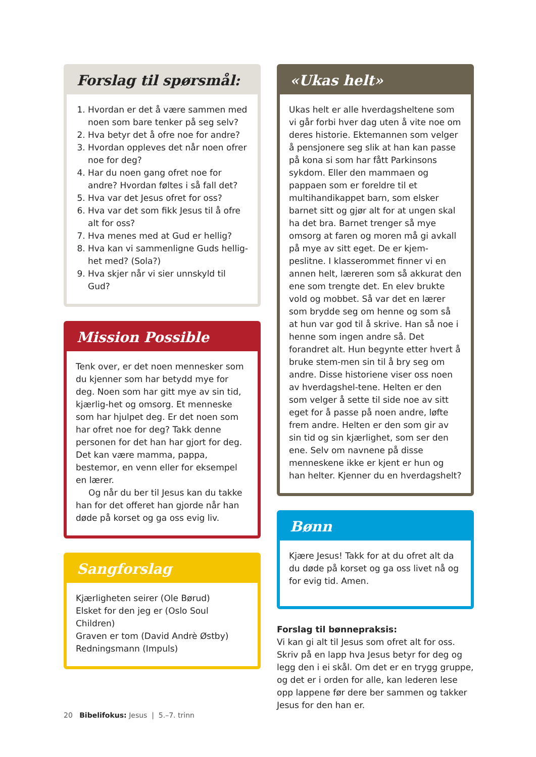Forslag til spørsmål:
1. Hvordan er det å være sammen med noen som bare tenker på seg selv?
2. Hva betyr det å ofre noe for andre?
3. Hvordan oppleves det når noen ofrer noe for deg?
4. Har du noen gang ofret noe for andre? Hvordan føltes i så fall det?
5. Hva var det Jesus ofret for oss?
6. Hva var det som fikk Jesus til å ofre alt for oss?
7. Hva menes med at Gud er hellig?
8. Hva kan vi sammenligne Guds hellig-het med? (Sola?)
9. Hva skjer når vi sier unnskyld til Gud?
Mission Possible
Tenk over, er det noen mennesker som du kjenner som har betydd mye for deg. Noen som har gitt mye av sin tid, kjærlig-het og omsorg. Et menneske som har hjulpet deg. Er det noen som har ofret noe for deg? Takk denne personen for det han har gjort for deg. Det kan være mamma, pappa, bestemor, en venn eller for eksempel en lærer.
Og når du ber til Jesus kan du takke han for det offeret han gjorde når han døde på korset og ga oss evig liv.
Sangforslag
Kjærligheten seirer (Ole Børud)
Elsket for den jeg er (Oslo Soul Children)
Graven er tom (David Andrè Østby)
Redningsmann (Impuls)
«Ukas helt»
Ukas helt er alle hverdagsheltene som vi går forbi hver dag uten å vite noe om deres historie. Ektemannen som velger å pensjonere seg slik at han kan passe på kona si som har fått Parkinsons sykdom. Eller den mammaen og pappaen som er foreldre til et multihandikappet barn, som elsker barnet sitt og gjør alt for at ungen skal ha det bra. Barnet trenger så mye omsorg at faren og moren må gi avkall på mye av sitt eget. De er kjem-peslitne. I klasserommet finner vi en annen helt, læreren som så akkurat den ene som trengte det. En elev brukte vold og mobbet. Så var det en lærer som brydde seg om henne og som så at hun var god til å skrive. Han så noe i henne som ingen andre så. Det forandret alt. Hun begynte etter hvert å bruke stem-men sin til å bry seg om andre. Disse historiene viser oss noen av hverdagshel-tene. Helten er den som velger å sette til side noe av sitt eget for å passe på noen andre, løfte frem andre. Helten er den som gir av sin tid og sin kjærlighet, som ser den ene. Selv om navnene på disse menneskene ikke er kjent er hun og han helter. Kjenner du en hverdagshelt?
Bønn
Kjære Jesus! Takk for at du ofret alt da du døde på korset og ga oss livet nå og for evig tid. Amen.
Forslag til bønnepraksis:
Vi kan gi alt til Jesus som ofret alt for oss. Skriv på en lapp hva Jesus betyr for deg og legg den i ei skål. Om det er en trygg gruppe, og det er i orden for alle, kan lederen lese opp lappene før dere ber sammen og takker Jesus for den han er.
20 Bibelifokus: Jesus | 5.–7. trinn